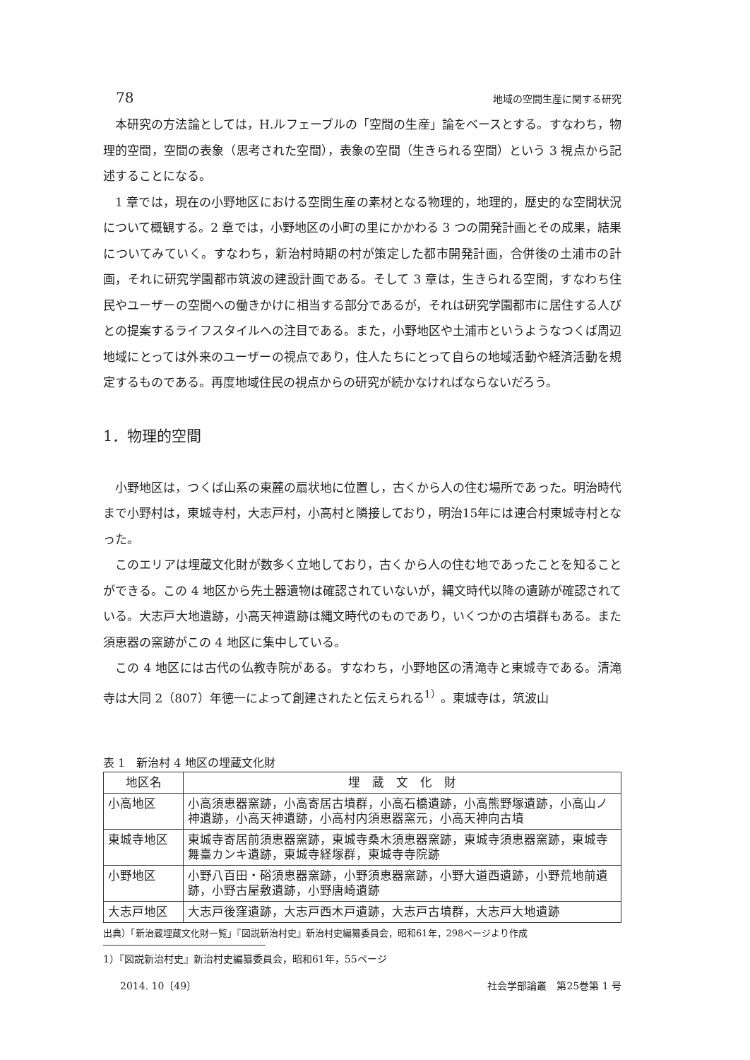78 地域の空間生産に関する研究
本研究の方法論としては，H.ルフェーブルの「空間の生産」論をベースとする。すなわち，物理的空間，空間の表象（思考された空間），表象の空間（生きられる空間）という 3 視点から記述することになる。
1 章では，現在の小野地区における空間生産の素材となる物理的，地理的，歴史的な空間状況について概観する。2 章では，小野地区の小町の里にかかわる 3 つの開発計画とその成果，結果についてみていく。すなわち，新治村時期の村が策定した都市開発計画，合併後の土浦市の計画，それに研究学園都市筑波の建設計画である。そして 3 章は，生きられる空間，すなわち住民やユーザーの空間への働きかけに相当する部分であるが，それは研究学園都市に居住する人びとの提案するライフスタイルへの注目である。また，小野地区や土浦市というようなつくば周辺地域にとっては外来のユーザーの視点であり，住人たちにとって自らの地域活動や経済活動を規定するものである。再度地域住民の視点からの研究が続かなければならないだろう。
1．物理的空間
小野地区は，つくば山系の東麓の扇状地に位置し，古くから人の住む場所であった。明治時代まで小野村は，東城寺村，大志戸村，小高村と隣接しており，明治15年には連合村東城寺村となった。
このエリアは埋蔵文化財が数多く立地しており，古くから人の住む地であったことを知ることができる。この 4 地区から先土器遺物は確認されていないが，縄文時代以降の遺跡が確認されている。大志戸大地遺跡，小高天神遺跡は縄文時代のものであり，いくつかの古墳群もある。また須恵器の窯跡がこの 4 地区に集中している。
この 4 地区には古代の仏教寺院がある。すなわち，小野地区の清滝寺と東城寺である。清滝寺は大同 2（807）年徳一によって創建されたと伝えられる<sup>1）</sup>。東城寺は，筑波山
表 1　新治村 4 地区の埋蔵文化財
| 地区名 | 埋 蔵 文 化 財 |
| --- | --- |
| 小高地区 | 小高須恵器窯跡，小高寄居古墳群，小高石橋遺跡，小高熊野塚遺跡，小高山ノ神遺跡，小高天神遺跡，小高村内須恵器窯元，小高天神向古墳 |
| 東城寺地区 | 東城寺寄居前須恵器窯跡，東城寺桑木須恵器窯跡，東城寺須恵器窯跡，東城寺舞臺カンキ遺跡，東城寺経塚群，東城寺寺院跡 |
| 小野地区 | 小野八百田・硲須恵器窯跡，小野須恵器窯跡，小野大道西遺跡，小野荒地前遺跡，小野古屋敷遺跡，小野唐崎遺跡 |
| 大志戸地区 | 大志戸後窪遺跡，大志戸西木戸遺跡，大志戸古墳群，大志戸大地遺跡 |
出典）「新治蔵埋蔵文化財一覧」『図説新治村史』新治村史編纂委員会，昭和61年，298ページより作成
1）『図説新治村史』新治村史編纂委員会，昭和61年，55ページ
2014. 10〔49〕 社会学部論叢　第25巻第 1 号